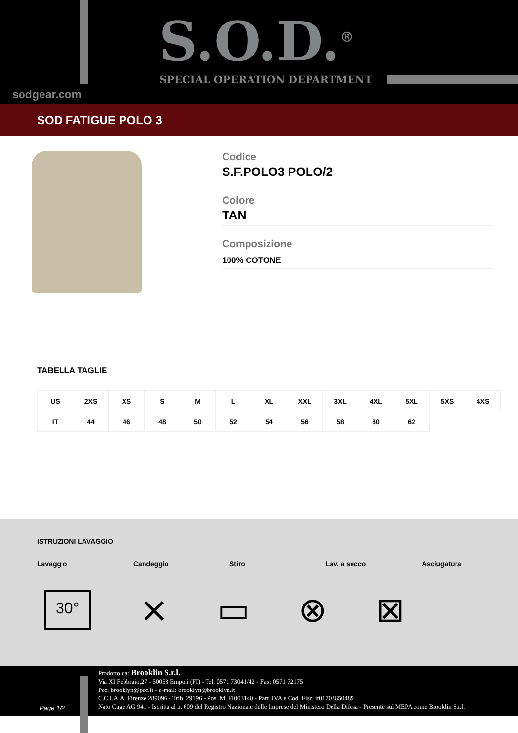S.O.D.<sup>®</sup>
SPECIAL OPERATION DEPARTMENT
sodgear.com
SOD FATIGUE POLO 3
Codice
S.F.POLO3 POLO/2
Colore
TAN
Composizione
100% COTONE
TABELLA TAGLIE
| US | 2XS | XS | S | M | L | XL | XXL | 3XL | 4XL | 5XL | 5XS | 4XS |
| IT | 44 | 46 | 48 | 50 | 52 | 54 | 56 | 58 | 60 | 62 | | |
ISTRUZIONI LAVAGGIO
Lavaggio Candeggio Stiro Lav. a secco Asciugatura
30° ⨯ ▭ ⊗ ⊠
Prodotto da: Brooklin S.r.l.
Via XI Febbraio,27 - 50053 Empoli (FI) - Tel. 0571 73041/42 - Fax: 0571 72175
Pec: brooklyn@pec.it - e-mail: brooklyn@brooklyn.it
C.C.I.A.A. Firenze 289096 - Trib. 29196 - Pos. M. FI003140 - Part. IVA e Cod. Fisc. it01703650489
Nato Cage AG 941 - Iscritta al n. 609 del Registro Nazionale delle Imprese del Ministero Della Difesa - Presente sul MEPA come Brooklin S.r.l.
Page 1/2